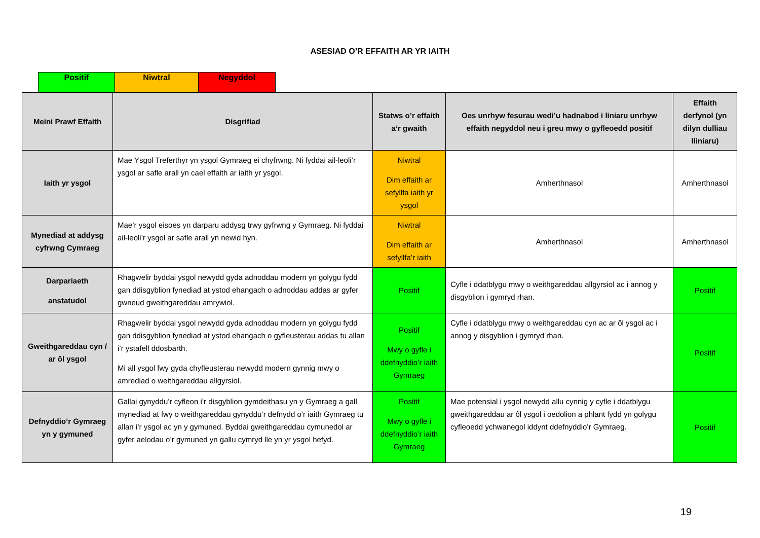ASESIAD O’R EFFAITH AR YR IAITH
| Positif | Niwtral | Negyddol |
| Meini Prawf Effaith | Disgrifiad | Statws o’r effaith a’r gwaith | Oes unrhyw fesurau wedi’u hadnabod i liniaru unrhyw effaith negyddol neu i greu mwy o gyfleoedd positif | Effaith derfynol (yn dilyn dulliau lliniaru) |
| --- | --- | --- | --- | --- |
| Iaith yr ysgol | Mae Ysgol Treferthyr yn ysgol Gymraeg ei chyfrwng. Ni fyddai ail-leoli’r ysgol ar safle arall yn cael effaith ar iaith yr ysgol. | Niwtral Dim effaith ar sefyllfa iaith yr ysgol | Amherthnasol | Amherthnasol |
| Mynediad at addysg cyfrwng Cymraeg | Mae’r ysgol eisoes yn darparu addysg trwy gyfrwng y Gymraeg. Ni fyddai ail-leoli’r ysgol ar safle arall yn newid hyn. | Niwtral Dim effaith ar sefyllfa’r iaith | Amherthnasol | Amherthnasol |
| Darpariaeth anstatudol | Rhagwelir byddai ysgol newydd gyda adnoddau modern yn golygu fydd gan ddisgyblion fynediad at ystod ehangach o adnoddau addas ar gyfer gwneud gweithgareddau amrywiol. | Positif | Cyfle i ddatblygu mwy o weithgareddau allgyrsiol ac i annog y disgyblion i gymryd rhan. | Positif |
| Gweithgareddau cyn / ar ôl ysgol | Rhagwelir byddai ysgol newydd gyda adnoddau modern yn golygu fydd gan ddisgyblion fynediad at ystod ehangach o gyfleusterau addas tu allan i’r ystafell ddosbarth. Mi all ysgol fwy gyda chyfleusterau newydd modern gynnig mwy o amrediad o weithgareddau allgyrsiol. | Positif Mwy o gyfle i ddefnyddio’r iaith Gymraeg | Cyfle i ddatblygu mwy o weithgareddau cyn ac ar ôl ysgol ac i annog y disgyblion i gymryd rhan. | Positif |
| Defnyddio’r Gymraeg yn y gymuned | Gallai gynyddu’r cyfleon i’r disgyblion gymdeithasu yn y Gymraeg a gall mynediad at fwy o weithgareddau gynyddu’r defnydd o’r iaith Gymraeg tu allan i’r ysgol ac yn y gymuned. Byddai gweithgareddau cymunedol ar gyfer aelodau o’r gymuned yn gallu cymryd lle yn yr ysgol hefyd. | Positif Mwy o gyfle i ddefnyddio’r iaith Gymraeg | Mae potensial i ysgol newydd allu cynnig y cyfle i ddatblygu gweithgareddau ar ôl ysgol i oedolion a phlant fydd yn golygu cyfleoedd ychwanegol iddynt ddefnyddio’r Gymraeg. | Positif |
19